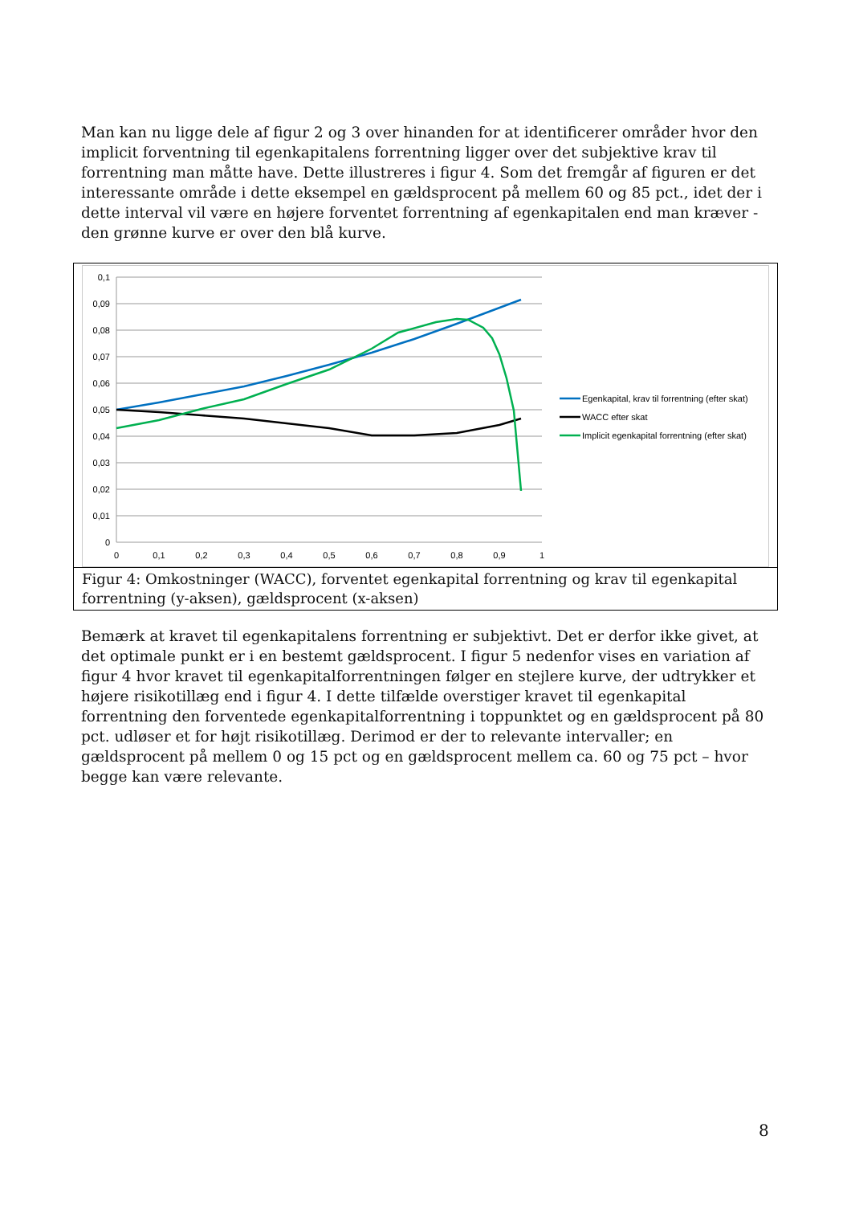Man kan nu ligge dele af figur 2 og 3 over hinanden for at identificerer områder hvor den implicit forventning til egenkapitalens forrentning ligger over det subjektive krav til forrentning man måtte have. Dette illustreres i figur 4. Som det fremgår af figuren er det interessante område i dette eksempel en gældsprocent på mellem 60 og 85 pct., idet der i dette interval vil være en højere forventet forrentning af egenkapitalen end man kræver - den grønne kurve er over den blå kurve.
0,1
0,09
0,08
0,07
0,06
0,05
0,04
0,03
0,02
0,01
0
0
0,1
0,2
0,3
0,4
0,5
0,6
0,7
0,8
0,9
1
Egenkapital, krav til forrentning (efter skat)
WACC efter skat
Implicit egenkapital forrentning (efter skat)
Figur 4: Omkostninger (WACC), forventet egenkapital forrentning og krav til egenkapital forrentning (y-aksen), gældsprocent (x-aksen)
Bemærk at kravet til egenkapitalens forrentning er subjektivt. Det er derfor ikke givet, at det optimale punkt er i en bestemt gældsprocent. I figur 5 nedenfor vises en variation af figur 4 hvor kravet til egenkapitalforrentningen følger en stejlere kurve, der udtrykker et højere risikotillæg end i figur 4. I dette tilfælde overstiger kravet til egenkapital forrentning den forventede egenkapitalforrentning i toppunktet og en gældsprocent på 80 pct. udløser et for højt risikotillæg. Derimod er der to relevante intervaller; en gældsprocent på mellem 0 og 15 pct og en gældsprocent mellem ca. 60 og 75 pct – hvor begge kan være relevante.
8